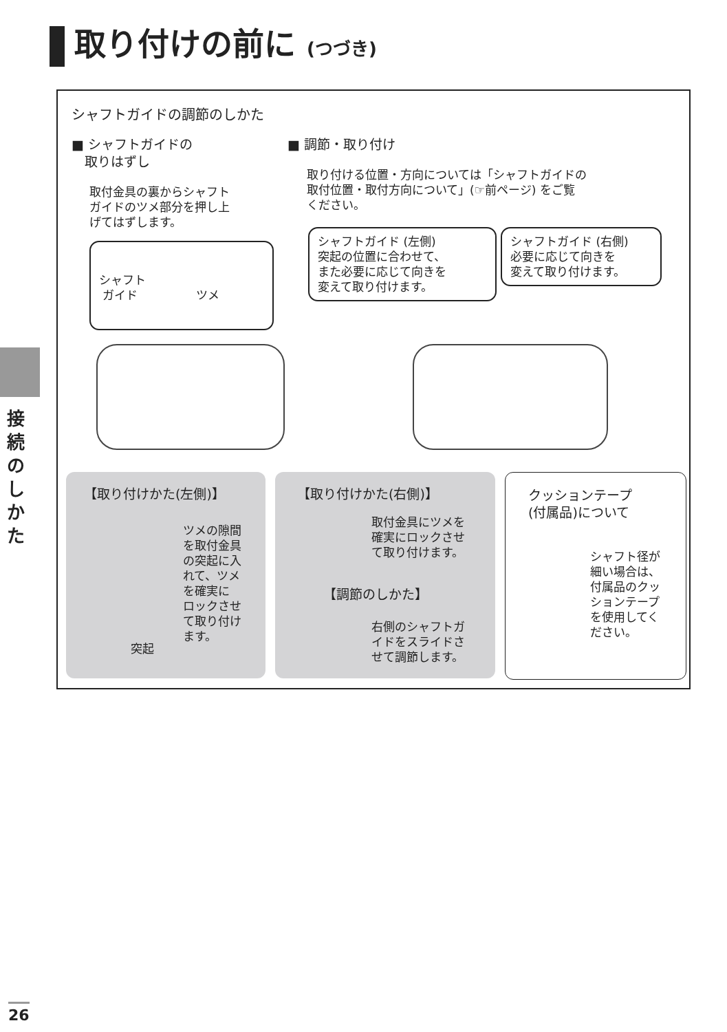取り付けの前に (つづき)
接続のしかた
シャフトガイドの調節のしかた
■ シャフトガイドの
　取りはずし
取付金具の裏からシャフト
ガイドのツメ部分を押し上
げてはずします。
■ 調節・取り付け
取り付ける位置・方向については「シャフトガイドの
取付位置・取付方向について」(☞前ページ) をご覧
ください。
シャフト
ガイド　　　　　ツメ
シャフトガイド (左側)
突起の位置に合わせて、
また必要に応じて向きを
変えて取り付けます。
シャフトガイド (右側)
必要に応じて向きを
変えて取り付けます。
【取り付けかた(左側)】
ツメの隙間
を取付金具
の突起に入
れて、ツメ
を確実に
ロックさせ
て取り付け
ます。
突起
【取り付けかた(右側)】
取付金具にツメを
確実にロックさせ
て取り付けます。
【調節のしかた】
右側のシャフトガ
イドをスライドさ
せて調節します。
クッションテープ
(付属品)について
シャフト径が
細い場合は、
付属品のクッ
ションテープ
を使用してく
ださい。
26